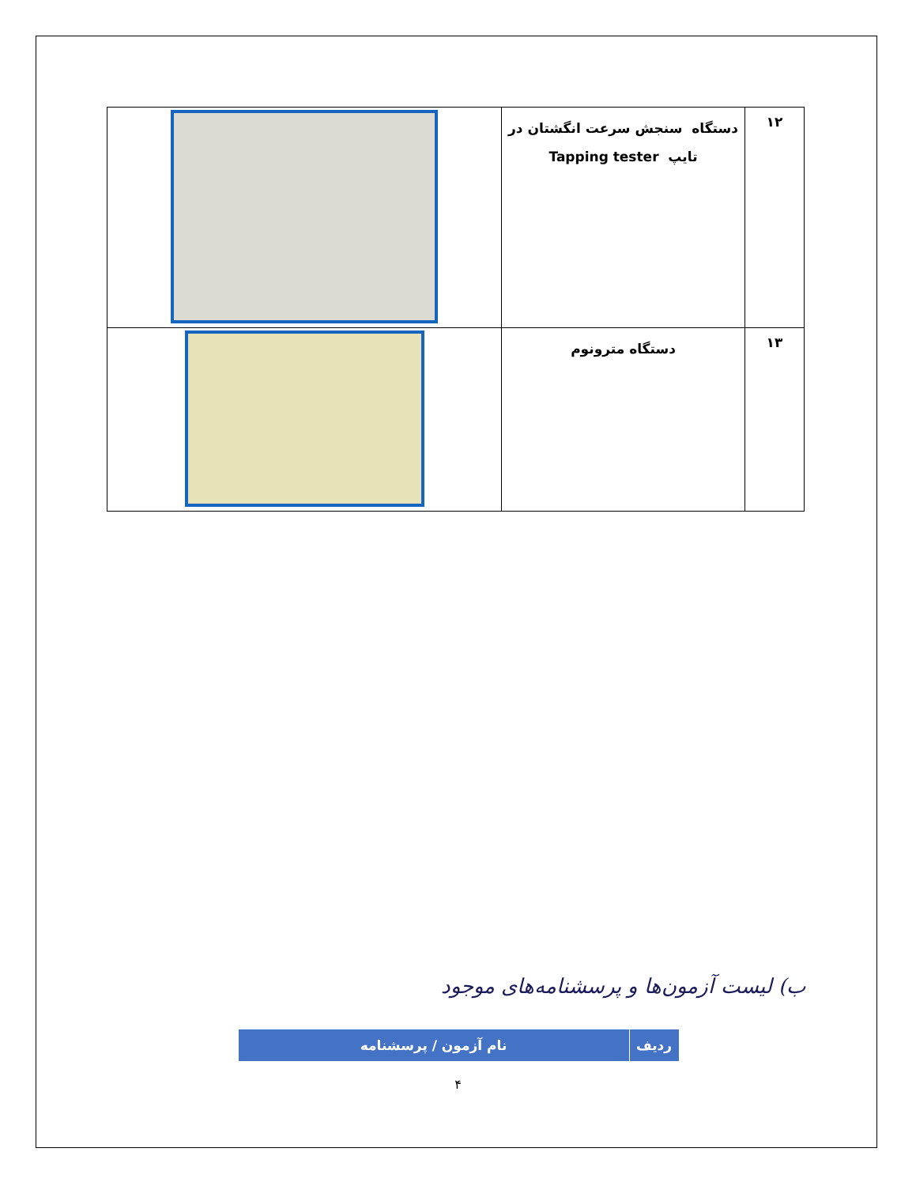| ۱۲ | دستگاه سنجش سرعت انگشتان در تایپ Tapping tester | |
| ۱۳ | دستگاه مترونوم | |
ب) لیست آزمون‌ها و پرسشنامه‌های موجود
| ردیف | نام آزمون / پرسشنامه |
| --- | --- |
۴